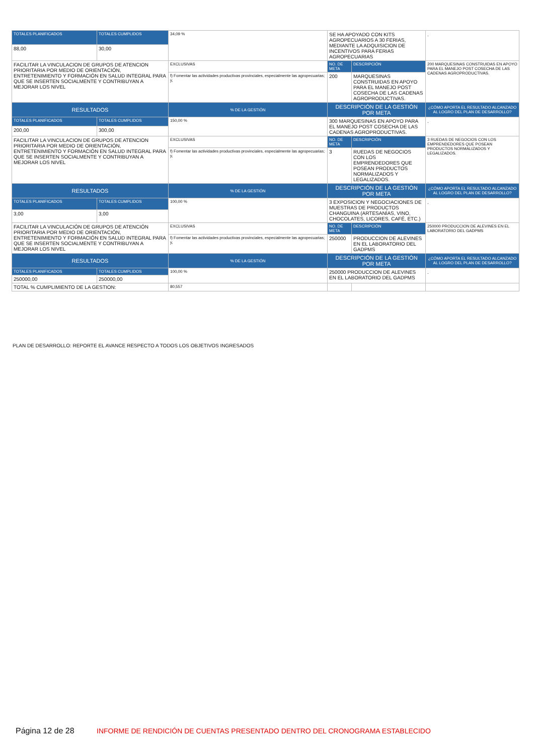| TOTALES PLANIFICADOS | TOTALES CUMPLIDOS | 34,09 % | SE HA APOYADO CON KITS AGROPECUARIOS A 30 FERIAS, MEDIANTE LA ADQUISICION DE INCENTIVOS PARA FERIAS AGROPECUARIAS | | . |
| 88,00 | 30,00 | | | | |
| FACILITAR LA VINCULACION DE GRUPOS DE ATENCION PRIORITARIA POR MEDIO DE ORIENTACIÓN, ENTRETENIMIENTO Y FORMACIÓN EN SALUD INTEGRAL PARA QUE SE INSERTEN SOCIALMENTE Y CONTRIBUYAN A MEJORAR LOS NIVEL | | EXCLUSIVAS | NO. DE META | DESCRIPCIÓN | 200 MARQUESINAS CONSTRUIDAS EN APOYO PARA EL MANEJO POST COSECHA DE LAS CADENAS AGROPRODUCTIVAS. |
| | | f) Fomentar las actividades productivas provinciales, especialmente las agropecuarias; y, | 200 | MARQUESINAS CONSTRUIDAS EN APOYO PARA EL MANEJO POST COSECHA DE LAS CADENAS AGROPRODUCTIVAS. | |
| RESULTADOS | | % DE LA GESTIÓN | DESCRIPCIÓN DE LA GESTIÓN POR META | | ¿CÓMO APORTA EL RESULTADO ALCANZADO AL LOGRO DEL PLAN DE DESARROLLO? |
| TOTALES PLANIFICADOS | TOTALES CUMPLIDOS | 150,00 % | 300 MARQUESINAS EN APOYO PARA EL MANEJO POST COSECHA DE LAS CADENAS AGROPRODUCTIVAS. | | . |
| 200,00 | 300,00 | | | | |
| FACILITAR LA VINCULACION DE GRUPOS DE ATENCION PRIORITARIA POR MEDIO DE ORIENTACIÓN, ENTRETENIMIENTO Y FORMACIÓN EN SALUD INTEGRAL PARA QUE SE INSERTEN SOCIALMENTE Y CONTRIBUYAN A MEJORAR LOS NIVEL | | EXCLUSIVAS | NO. DE META | DESCRIPCIÓN | 3 RUEDAS DE NEGOCIOS CON LOS EMPRENDEDORES QUE POSEAN PRODUCTOS NORMALIZADOS Y LEGALIZADOS. |
| | | f) Fomentar las actividades productivas provinciales, especialmente las agropecuarias; y, | 3 | RUEDAS DE NEGOCIOS CON LOS EMPRENDEDORES QUE POSEAN PRODUCTOS NORMALIZADOS Y LEGALIZADOS. | |
| RESULTADOS | | % DE LA GESTIÓN | DESCRIPCIÓN DE LA GESTIÓN POR META | | ¿CÓMO APORTA EL RESULTADO ALCANZADO AL LOGRO DEL PLAN DE DESARROLLO? |
| TOTALES PLANIFICADOS | TOTALES CUMPLIDOS | 100,00 % | 3 EXPOSICION Y NEGOCIACIONES DE MUESTRAS DE PRODUCTOS CHANGUINA (ARTESANÍAS, VINO, CHOCOLATES, LICORES, CAFÉ, ETC.) | | . |
| 3,00 | 3,00 | | | | |
| FACILITAR LA VINCULACIÓN DE GRUPOS DE ATENCIÓN PRIORITARIA POR MEDIO DE ORIENTACIÓN, ENTRETENIMIENTO Y FORMACIÓN EN SALUD INTEGRAL PARA QUE SE INSERTEN SOCIALMENTE Y CONTRIBUYAN A MEJORAR LOS NIVEL | | EXCLUSIVAS | NO. DE META | DESCRIPCIÓN | 250000 PRODUCCION DE ALEVINES EN EL LABORATORIO DEL GADPMS |
| | | f) Fomentar las actividades productivas provinciales, especialmente las agropecuarias; y, | 250000 | PRODUCCION DE ALEVINES EN EL LABORATORIO DEL GADPMS | |
| RESULTADOS | | % DE LA GESTIÓN | DESCRIPCIÓN DE LA GESTIÓN POR META | | ¿CÓMO APORTA EL RESULTADO ALCANZADO AL LOGRO DEL PLAN DE DESARROLLO? |
| TOTALES PLANIFICADOS | TOTALES CUMPLIDOS | 100,00 % | 250000 PRODUCCION DE ALEVINES EN EL LABORATORIO DEL GADPMS | | . |
| 250000,00 | 250000,00 | | | | |
| TOTAL % CUMPLIMIENTO DE LA GESTION: | | 80,557 | | | |
PLAN DE DESARROLLO: REPORTE EL AVANCE RESPECTO A TODOS LOS OBJETIVOS INGRESADOS
Página 12 de 28 INFORME DE RENDICIÓN DE CUENTAS PRESENTADO DENTRO DEL CRONOGRAMA ESTABLECIDO